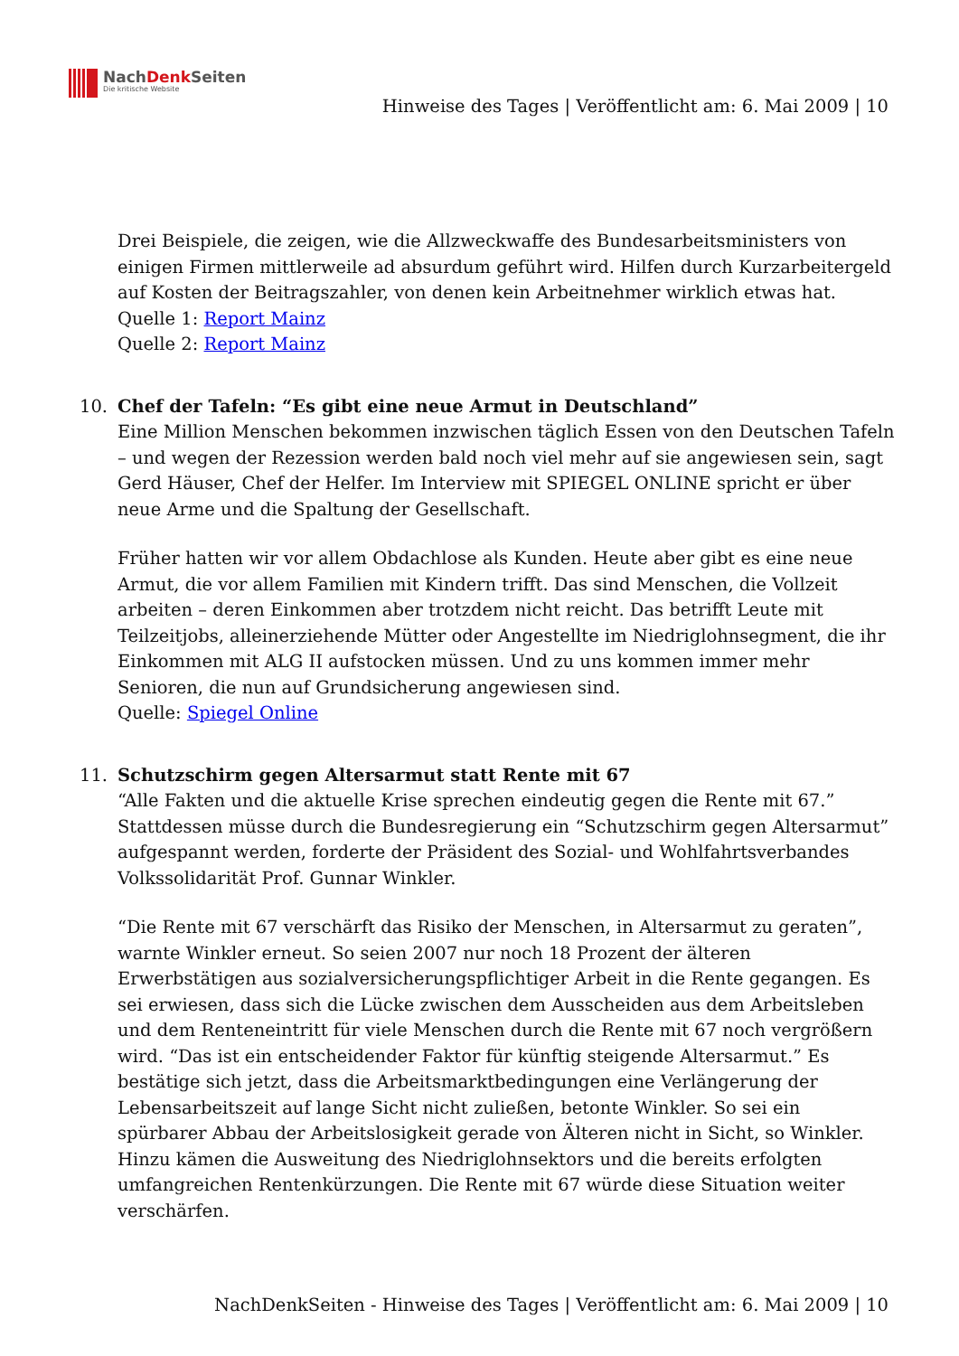NachDenk Seiten
Die kritische Website
Hinweise des Tages | Veröffentlicht am: 6. Mai 2009 | 10
Drei Beispiele, die zeigen, wie die Allzweckwaffe des Bundesarbeitsministers von einigen Firmen mittlerweile ad absurdum geführt wird. Hilfen durch Kurzarbeitergeld auf Kosten der Beitragszahler, von denen kein Arbeitnehmer wirklich etwas hat.
Quelle 1: Report Mainz
Quelle 2: Report Mainz
10.
Chef der Tafeln: “Es gibt eine neue Armut in Deutschland”
Eine Million Menschen bekommen inzwischen täglich Essen von den Deutschen Tafeln – und wegen der Rezession werden bald noch viel mehr auf sie angewiesen sein, sagt Gerd Häuser, Chef der Helfer. Im Interview mit SPIEGEL ONLINE spricht er über neue Arme und die Spaltung der Gesellschaft.
Früher hatten wir vor allem Obdachlose als Kunden. Heute aber gibt es eine neue Armut, die vor allem Familien mit Kindern trifft. Das sind Menschen, die Vollzeit arbeiten – deren Einkommen aber trotzdem nicht reicht. Das betrifft Leute mit Teilzeitjobs, alleinerziehende Mütter oder Angestellte im Niedriglohnsegment, die ihr Einkommen mit ALG II aufstocken müssen. Und zu uns kommen immer mehr Senioren, die nun auf Grundsicherung angewiesen sind.
Quelle: Spiegel Online
11.
Schutzschirm gegen Altersarmut statt Rente mit 67
“Alle Fakten und die aktuelle Krise sprechen eindeutig gegen die Rente mit 67.” Stattdessen müsse durch die Bundesregierung ein “Schutzschirm gegen Altersarmut” aufgespannt werden, forderte der Präsident des Sozial- und Wohlfahrtsverbandes Volkssolidarität Prof. Gunnar Winkler.
“Die Rente mit 67 verschärft das Risiko der Menschen, in Altersarmut zu geraten”, warnte Winkler erneut. So seien 2007 nur noch 18 Prozent der älteren Erwerbstätigen aus sozialversicherungspflichtiger Arbeit in die Rente gegangen. Es sei erwiesen, dass sich die Lücke zwischen dem Ausscheiden aus dem Arbeitsleben und dem Renteneintritt für viele Menschen durch die Rente mit 67 noch vergrößern wird. “Das ist ein entscheidender Faktor für künftig steigende Altersarmut.” Es bestätige sich jetzt, dass die Arbeitsmarktbedingungen eine Verlängerung der Lebensarbeitszeit auf lange Sicht nicht zuließen, betonte Winkler. So sei ein spürbarer Abbau der Arbeitslosigkeit gerade von Älteren nicht in Sicht, so Winkler. Hinzu kämen die Ausweitung des Niedriglohnsektors und die bereits erfolgten umfangreichen Rentenkürzungen. Die Rente mit 67 würde diese Situation weiter verschärfen.
NachDenkSeiten - Hinweise des Tages | Veröffentlicht am: 6. Mai 2009 | 10